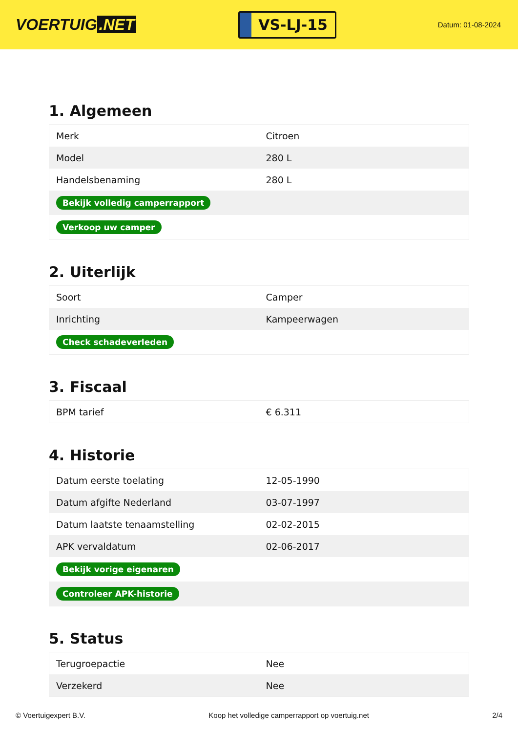VOERTUIG.NET
VS-LJ-15
Datum: 01-08-2024
1. Algemeen
| Merk | Citroen |
| Model | 280 L |
| Handelsbenaming | 280 L |
| Bekijk volledig camperrapport | |
| Verkoop uw camper | |
2. Uiterlijk
| Soort | Camper |
| Inrichting | Kampeerwagen |
| Check schadeverleden | |
3. Fiscaal
| BPM tarief | € 6.311 |
4. Historie
| Datum eerste toelating | 12-05-1990 |
| Datum afgifte Nederland | 03-07-1997 |
| Datum laatste tenaamstelling | 02-02-2015 |
| APK vervaldatum | 02-06-2017 |
| Bekijk vorige eigenaren | |
| Controleer APK-historie | |
5. Status
| Terugroepactie | Nee |
| Verzekerd | Nee |
© Voertuigexpert B.V. Koop het volledige camperrapport op voertuig.net 2/4